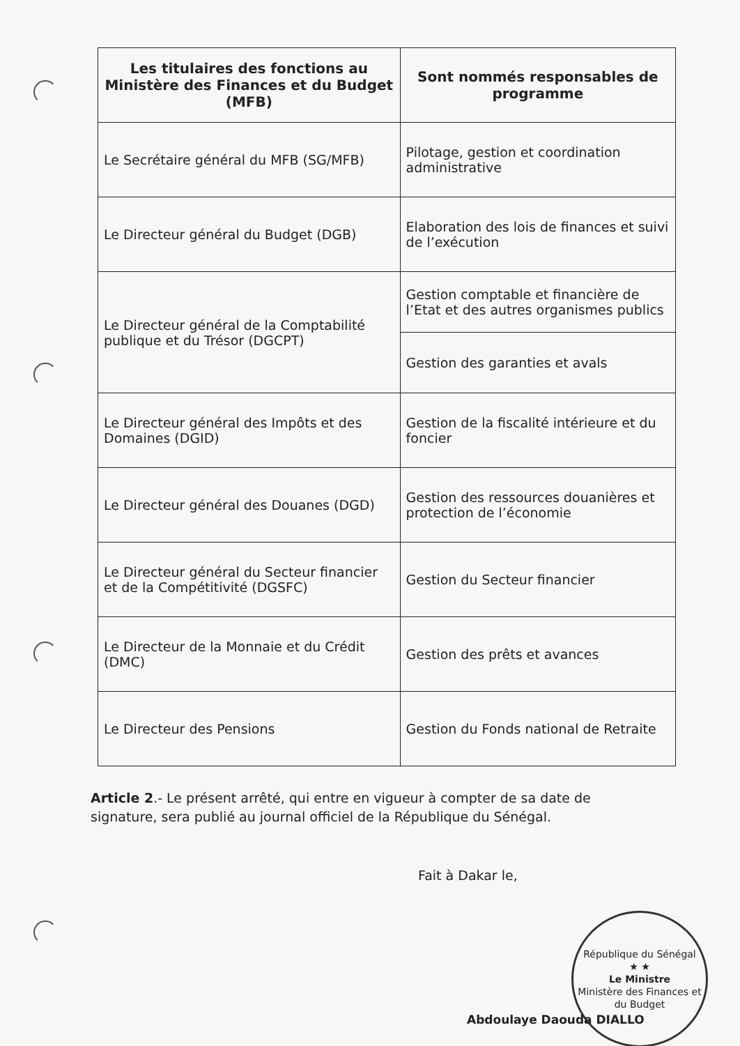| Les titulaires des fonctions au Ministère des Finances et du Budget (MFB) | Sont nommés responsables de programme |
| --- | --- |
| Le Secrétaire général du MFB (SG/MFB) | Pilotage, gestion et coordination administrative |
| Le Directeur général du Budget (DGB) | Elaboration des lois de finances et suivi de l’exécution |
| Le Directeur général de la Comptabilité publique et du Trésor (DGCPT) | Gestion comptable et financière de l’Etat et des autres organismes publics |
| | Gestion des garanties et avals |
| Le Directeur général des Impôts et des Domaines (DGID) | Gestion de la fiscalité intérieure et du foncier |
| Le Directeur général des Douanes (DGD) | Gestion des ressources douanières et protection de l’économie |
| Le Directeur général du Secteur financier et de la Compétitivité (DGSFC) | Gestion du Secteur financier |
| Le Directeur de la Monnaie et du Crédit (DMC) | Gestion des prêts et avances |
| Le Directeur des Pensions | Gestion du Fonds national de Retraite |
Article 2.- Le présent arrêté, qui entre en vigueur à compter de sa date de signature, sera publié au journal officiel de la République du Sénégal.
Fait à Dakar le,
République du Sénégal
★ ★
Le Ministre
Ministère des Finances et du Budget
Abdoulaye Daouda DIALLO